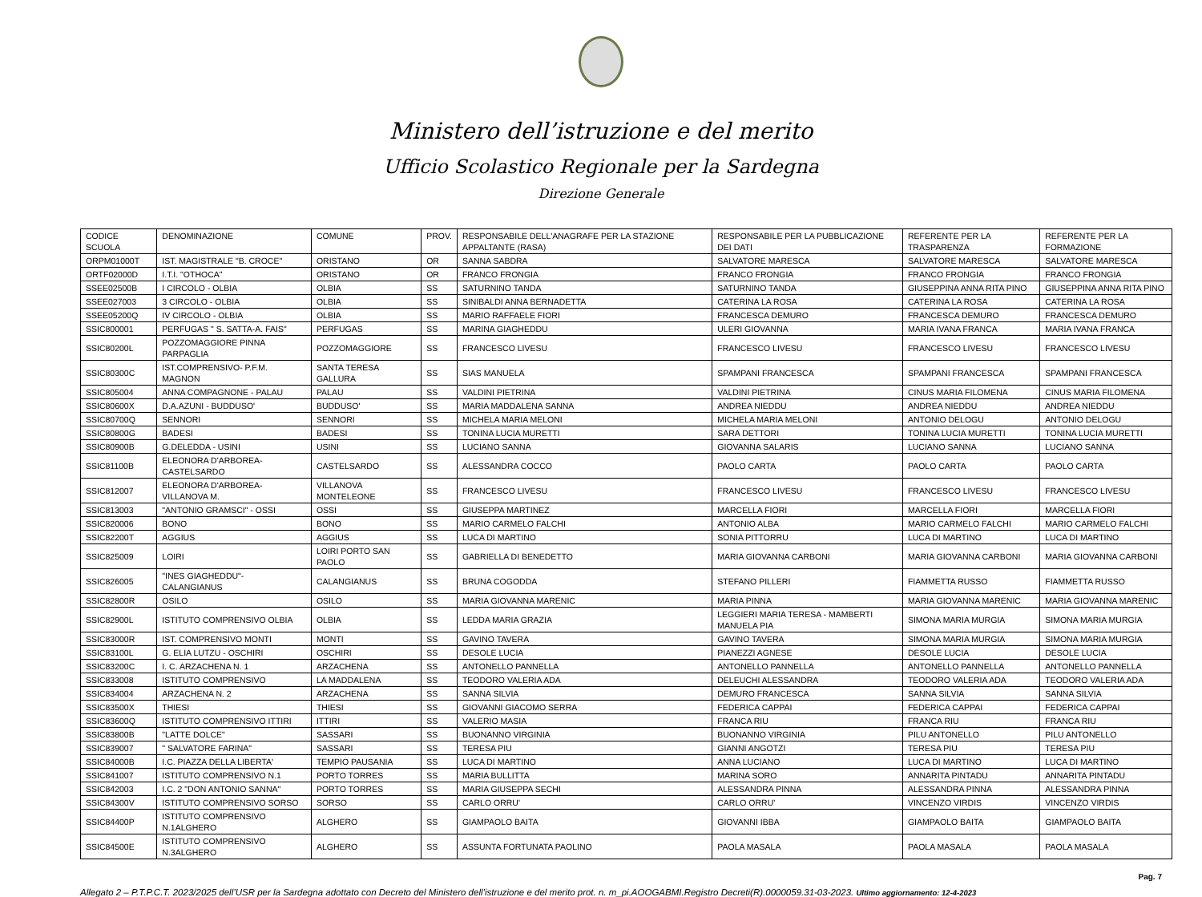Ministero dell’istruzione e del merito
Ufficio Scolastico Regionale per la Sardegna
Direzione Generale
| CODICE SCUOLA | DENOMINAZIONE | COMUNE | PROV. | RESPONSABILE DELL'ANAGRAFE PER LA STAZIONE APPALTANTE (RASA) | RESPONSABILE PER LA PUBBLICAZIONE DEI DATI | REFERENTE PER LA TRASPARENZA | REFERENTE PER LA FORMAZIONE |
| --- | --- | --- | --- | --- | --- | --- | --- |
| ORPM01000T | IST. MAGISTRALE "B. CROCE" | ORISTANO | OR | SANNA SABDRA | SALVATORE MARESCA | SALVATORE MARESCA | SALVATORE MARESCA |
| ORTF02000D | I.T.I. "OTHOCA" | ORISTANO | OR | FRANCO FRONGIA | FRANCO FRONGIA | FRANCO FRONGIA | FRANCO FRONGIA |
| SSEE02500B | I CIRCOLO - OLBIA | OLBIA | SS | SATURNINO TANDA | SATURNINO TANDA | GIUSEPPINA ANNA RITA PINO | GIUSEPPINA ANNA RITA PINO |
| SSEE027003 | 3 CIRCOLO - OLBIA | OLBIA | SS | SINIBALDI ANNA BERNADETTA | CATERINA LA ROSA | CATERINA LA ROSA | CATERINA LA ROSA |
| SSEE05200Q | IV CIRCOLO - OLBIA | OLBIA | SS | MARIO RAFFAELE FIORI | FRANCESCA DEMURO | FRANCESCA DEMURO | FRANCESCA DEMURO |
| SSIC800001 | PERFUGAS " S. SATTA-A. FAIS" | PERFUGAS | SS | MARINA GIAGHEDDU | ULERI GIOVANNA | MARIA IVANA FRANCA | MARIA IVANA FRANCA |
| SSIC80200L | POZZOMAGGIORE PINNA PARPAGLIA | POZZOMAGGIORE | SS | FRANCESCO LIVESU | FRANCESCO LIVESU | FRANCESCO LIVESU | FRANCESCO LIVESU |
| SSIC80300C | IST.COMPRENSIVO- P.F.M. MAGNON | SANTA TERESA GALLURA | SS | SIAS MANUELA | SPAMPANI FRANCESCA | SPAMPANI FRANCESCA | SPAMPANI FRANCESCA |
| SSIC805004 | ANNA COMPAGNONE - PALAU | PALAU | SS | VALDINI PIETRINA | VALDINI PIETRINA | CINUS MARIA FILOMENA | CINUS MARIA FILOMENA |
| SSIC80600X | D.A.AZUNI - BUDDUSO' | BUDDUSO' | SS | MARIA MADDALENA SANNA | ANDREA NIEDDU | ANDREA NIEDDU | ANDREA NIEDDU |
| SSIC80700Q | SENNORI | SENNORI | SS | MICHELA MARIA MELONI | MICHELA MARIA MELONI | ANTONIO DELOGU | ANTONIO DELOGU |
| SSIC80800G | BADESI | BADESI | SS | TONINA LUCIA MURETTI | SARA DETTORI | TONINA LUCIA MURETTI | TONINA LUCIA MURETTI |
| SSIC80900B | G.DELEDDA - USINI | USINI | SS | LUCIANO SANNA | GIOVANNA SALARIS | LUCIANO SANNA | LUCIANO SANNA |
| SSIC81100B | ELEONORA D'ARBOREA-CASTELSARDO | CASTELSARDO | SS | ALESSANDRA COCCO | PAOLO CARTA | PAOLO CARTA | PAOLO CARTA |
| SSIC812007 | ELEONORA D'ARBOREA-VILLANOVA M. | VILLANOVA MONTELEONE | SS | FRANCESCO LIVESU | FRANCESCO LIVESU | FRANCESCO LIVESU | FRANCESCO LIVESU |
| SSIC813003 | "ANTONIO GRAMSCI" - OSSI | OSSI | SS | GIUSEPPA MARTINEZ | MARCELLA FIORI | MARCELLA FIORI | MARCELLA FIORI |
| SSIC820006 | BONO | BONO | SS | MARIO CARMELO FALCHI | ANTONIO ALBA | MARIO CARMELO FALCHI | MARIO CARMELO FALCHI |
| SSIC82200T | AGGIUS | AGGIUS | SS | LUCA DI MARTINO | SONIA PITTORRU | LUCA DI MARTINO | LUCA DI MARTINO |
| SSIC825009 | LOIRI | LOIRI PORTO SAN PAOLO | SS | GABRIELLA DI BENEDETTO | MARIA GIOVANNA CARBONI | MARIA GIOVANNA CARBONI | MARIA GIOVANNA CARBONI |
| SSIC826005 | "INES GIAGHEDDU"- CALANGIANUS | CALANGIANUS | SS | BRUNA COGODDA | STEFANO PILLERI | FIAMMETTA RUSSO | FIAMMETTA RUSSO |
| SSIC82800R | OSILO | OSILO | SS | MARIA GIOVANNA MARENIC | MARIA PINNA | MARIA GIOVANNA MARENIC | MARIA GIOVANNA MARENIC |
| SSIC82900L | ISTITUTO COMPRENSIVO OLBIA | OLBIA | SS | LEDDA MARIA GRAZIA | LEGGIERI MARIA TERESA - MAMBERTI MANUELA PIA | SIMONA MARIA MURGIA | SIMONA MARIA MURGIA |
| SSIC83000R | IST. COMPRENSIVO MONTI | MONTI | SS | GAVINO TAVERA | GAVINO TAVERA | SIMONA MARIA MURGIA | SIMONA MARIA MURGIA |
| SSIC83100L | G. ELIA LUTZU - OSCHIRI | OSCHIRI | SS | DESOLE LUCIA | PIANEZZI AGNESE | DESOLE LUCIA | DESOLE LUCIA |
| SSIC83200C | I. C. ARZACHENA N. 1 | ARZACHENA | SS | ANTONELLO PANNELLA | ANTONELLO PANNELLA | ANTONELLO PANNELLA | ANTONELLO PANNELLA |
| SSIC833008 | ISTITUTO COMPRENSIVO | LA MADDALENA | SS | TEODORO VALERIA ADA | DELEUCHI ALESSANDRA | TEODORO VALERIA ADA | TEODORO VALERIA ADA |
| SSIC834004 | ARZACHENA N. 2 | ARZACHENA | SS | SANNA SILVIA | DEMURO FRANCESCA | SANNA SILVIA | SANNA SILVIA |
| SSIC83500X | THIESI | THIESI | SS | GIOVANNI GIACOMO SERRA | FEDERICA CAPPAI | FEDERICA CAPPAI | FEDERICA CAPPAI |
| SSIC83600Q | ISTITUTO COMPRENSIVO ITTIRI | ITTIRI | SS | VALERIO MASIA | FRANCA RIU | FRANCA RIU | FRANCA RIU |
| SSIC83800B | "LATTE DOLCE" | SASSARI | SS | BUONANNO VIRGINIA | BUONANNO VIRGINIA | PILU ANTONELLO | PILU ANTONELLO |
| SSIC839007 | " SALVATORE FARINA" | SASSARI | SS | TERESA PIU | GIANNI ANGOTZI | TERESA PIU | TERESA PIU |
| SSIC84000B | I.C. PIAZZA DELLA LIBERTA' | TEMPIO PAUSANIA | SS | LUCA DI MARTINO | ANNA LUCIANO | LUCA DI MARTINO | LUCA DI MARTINO |
| SSIC841007 | ISTITUTO COMPRENSIVO N.1 | PORTO TORRES | SS | MARIA BULLITTA | MARINA SORO | ANNARITA PINTADU | ANNARITA PINTADU |
| SSIC842003 | I.C. 2 "DON ANTONIO SANNA" | PORTO TORRES | SS | MARIA GIUSEPPA SECHI | ALESSANDRA PINNA | ALESSANDRA PINNA | ALESSANDRA PINNA |
| SSIC84300V | ISTITUTO COMPRENSIVO SORSO | SORSO | SS | CARLO ORRU' | CARLO ORRU' | VINCENZO VIRDIS | VINCENZO VIRDIS |
| SSIC84400P | ISTITUTO COMPRENSIVO N.1ALGHERO | ALGHERO | SS | GIAMPAOLO BAITA | GIOVANNI IBBA | GIAMPAOLO BAITA | GIAMPAOLO BAITA |
| SSIC84500E | ISTITUTO COMPRENSIVO N.3ALGHERO | ALGHERO | SS | ASSUNTA FORTUNATA PAOLINO | PAOLA MASALA | PAOLA MASALA | PAOLA MASALA |
Pag. 7
Allegato 2 – P.T.P.C.T. 2023/2025 dell’USR per la Sardegna adottato con Decreto del Ministero dell’istruzione e del merito prot. n. m_pi.AOOGABMI.Registro Decreti(R).0000059.31-03-2023. Ultimo aggiornamento: 12-4-2023